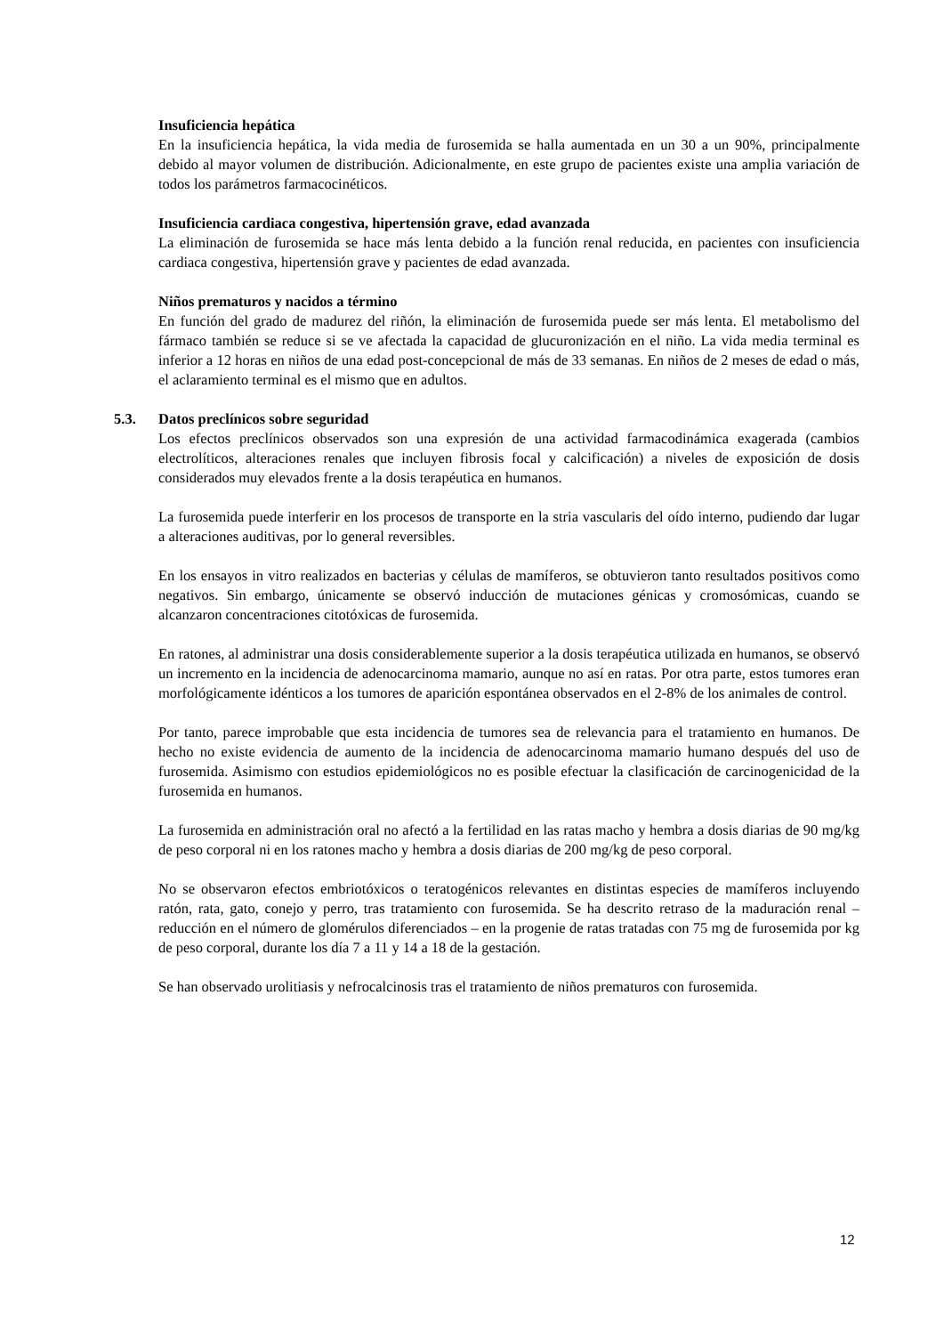Insuficiencia hepática
En la insuficiencia hepática, la vida media de furosemida se halla aumentada en un 30 a un 90%, principalmente debido al mayor volumen de distribución. Adicionalmente, en este grupo de pacientes existe una amplia variación de todos los parámetros farmacocinéticos.
Insuficiencia cardiaca congestiva, hipertensión grave, edad avanzada
La eliminación de furosemida se hace más lenta debido a la función renal reducida, en pacientes con insuficiencia cardiaca congestiva, hipertensión grave y pacientes de edad avanzada.
Niños prematuros y nacidos a término
En función del grado de madurez del riñón, la eliminación de furosemida puede ser más lenta. El metabolismo del fármaco también se reduce si se ve afectada la capacidad de glucuronización en el niño. La vida media terminal es inferior a 12 horas en niños de una edad post-concepcional de más de 33 semanas. En niños de 2 meses de edad o más, el aclaramiento terminal es el mismo que en adultos.
5.3. Datos preclínicos sobre seguridad
Los efectos preclínicos observados son una expresión de una actividad farmacodinámica exagerada (cambios electrolíticos, alteraciones renales que incluyen fibrosis focal y calcificación) a niveles de exposición de dosis considerados muy elevados frente a la dosis terapéutica en humanos.
La furosemida puede interferir en los procesos de transporte en la stria vascularis del oído interno, pudiendo dar lugar a alteraciones auditivas, por lo general reversibles.
En los ensayos in vitro realizados en bacterias y células de mamíferos, se obtuvieron tanto resultados positivos como negativos. Sin embargo, únicamente se observó inducción de mutaciones génicas y cromosómicas, cuando se alcanzaron concentraciones citotóxicas de furosemida.
En ratones, al administrar una dosis considerablemente superior a la dosis terapéutica utilizada en humanos, se observó un incremento en la incidencia de adenocarcinoma mamario, aunque no así en ratas. Por otra parte, estos tumores eran morfológicamente idénticos a los tumores de aparición espontánea observados en el 2-8% de los animales de control.
Por tanto, parece improbable que esta incidencia de tumores sea de relevancia para el tratamiento en humanos. De hecho no existe evidencia de aumento de la incidencia de adenocarcinoma mamario humano después del uso de furosemida. Asimismo con estudios epidemiológicos no es posible efectuar la clasificación de carcinogenicidad de la furosemida en humanos.
La furosemida en administración oral no afectó a la fertilidad en las ratas macho y hembra a dosis diarias de 90 mg/kg de peso corporal ni en los ratones macho y hembra a dosis diarias de 200 mg/kg de peso corporal.
No se observaron efectos embriotóxicos o teratogénicos relevantes en distintas especies de mamíferos incluyendo ratón, rata, gato, conejo y perro, tras tratamiento con furosemida. Se ha descrito retraso de la maduración renal – reducción en el número de glomérulos diferenciados – en la progenie de ratas tratadas con 75 mg de furosemida por kg de peso corporal, durante los día 7 a 11 y 14 a 18 de la gestación.
Se han observado urolitiasis y nefrocalcinosis tras el tratamiento de niños prematuros con furosemida.
12